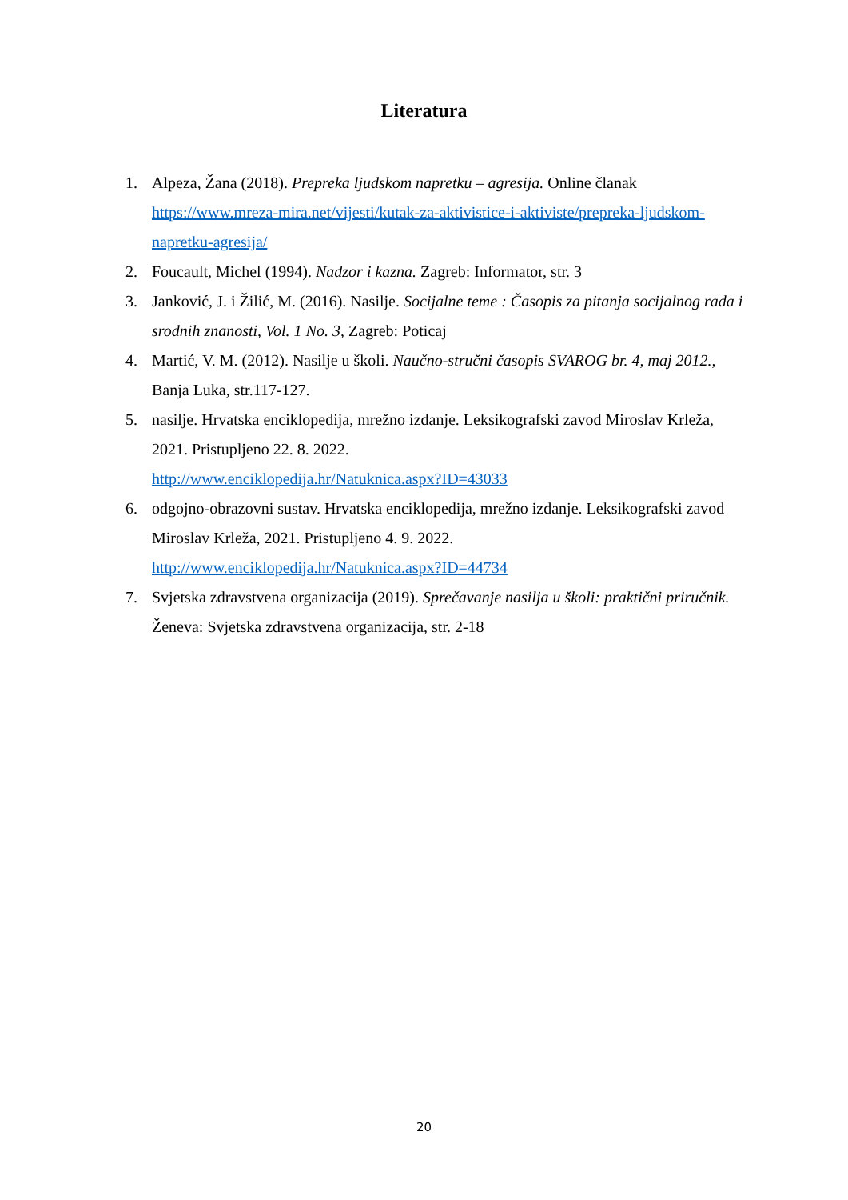Literatura
1. Alpeza, Žana (2018). Prepreka ljudskom napretku – agresija. Online članak https://www.mreza-mira.net/vijesti/kutak-za-aktivistice-i-aktiviste/prepreka-ljudskom-napretku-agresija/
2. Foucault, Michel (1994). Nadzor i kazna. Zagreb: Informator, str. 3
3. Janković, J. i Žilić, M. (2016). Nasilje. Socijalne teme : Časopis za pitanja socijalnog rada i srodnih znanosti, Vol. 1 No. 3, Zagreb: Poticaj
4. Martić, V. M. (2012). Nasilje u školi. Naučno-stručni časopis SVAROG br. 4, maj 2012., Banja Luka, str.117-127.
5. nasilje. Hrvatska enciklopedija, mrežno izdanje. Leksikografski zavod Miroslav Krleža, 2021. Pristupljeno 22. 8. 2022.
http://www.enciklopedija.hr/Natuknica.aspx?ID=43033
6. odgojno-obrazovni sustav. Hrvatska enciklopedija, mrežno izdanje. Leksikografski zavod Miroslav Krleža, 2021. Pristupljeno 4. 9. 2022.
http://www.enciklopedija.hr/Natuknica.aspx?ID=44734
7. Svjetska zdravstvena organizacija (2019). Sprečavanje nasilja u školi: praktični priručnik. Ženeva: Svjetska zdravstvena organizacija, str. 2-18
20